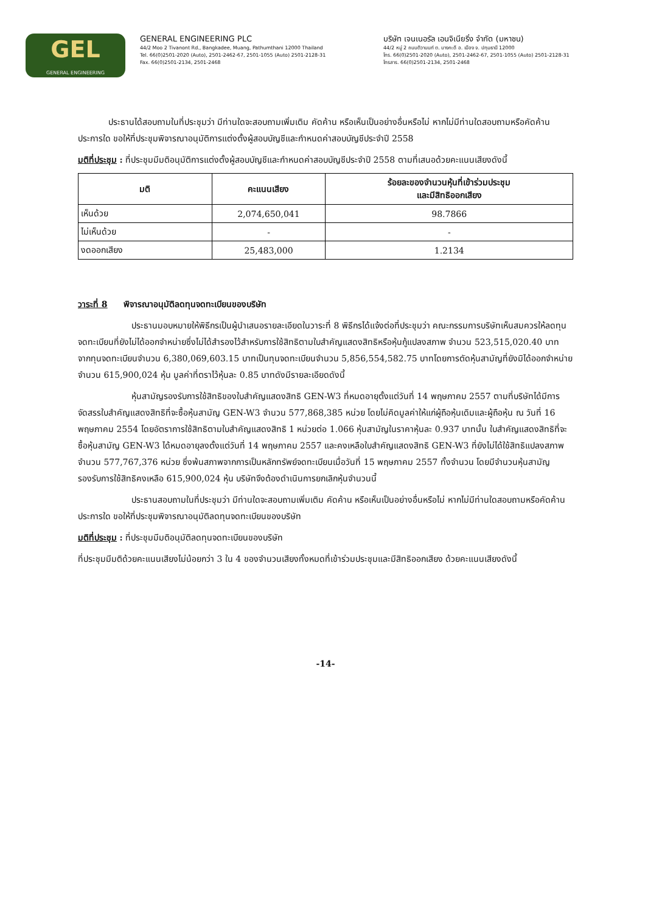GEL
GENERAL ENGINEERING
GENERAL ENGINEERING PLC
44/2 Moo 2 Tivanont Rd., Bangkadee, Muang, Pathumthani 12000 Thailand
Tel. 66(0)2501-2020 (Auto), 2501-2462-67, 2501-1055 (Auto) 2501-2128-31
Fax. 66(0)2501-2134, 2501-2468
บริษัท เจนเนอรัล เอนจิเนียริ่ง จำกัด (มหาชน)
44/2 หมู่ 2 ถนนติวานนท์ ต. บางกะดี อ. เมือง จ. ปทุมธานี 12000
โทร. 66(0)2501-2020 (Auto), 2501-2462-67, 2501-1055 (Auto) 2501-2128-31
โทรสาร. 66(0)2501-2134, 2501-2468
ประธานได้สอบถามในที่ประชุมว่า มีท่านใดจะสอบถามเพิ่มเติม คัดค้าน หรือเห็นเป็นอย่างอื่นหรือไม่ หากไม่มีท่านใดสอบถามหรือคัดค้านประการใด ขอให้ที่ประชุมพิจารณาอนุมัติการแต่งตั้งผู้สอบบัญชีและกำหนดค่าสอบบัญชีประจำปี 2558
มติที่ประชุม : ที่ประชุมมีมติอนุมัติการแต่งตั้งผู้สอบบัญชีและกำหนดค่าสอบบัญชีประจำปี 2558 ตามที่เสนอด้วยคะแนนเสียงดังนี้
| มติ | คะแนนเสียง | ร้อยละของจำนวนหุ้นที่เข้าร่วมประชุม และมีสิทธิออกเสียง |
| --- | --- | --- |
| เห็นด้วย | 2,074,650,041 | 98.7866 |
| ไม่เห็นด้วย | - | - |
| งดออกเสียง | 25,483,000 | 1.2134 |
วาระที่ 8 พิจารณาอนุมัติลดทุนจดทะเบียนของบริษัท
ประธานมอบหมายให้พิธีกรเป็นผู้นำเสนอรายละเอียดในวาระที่ 8 พิธีกรได้แจ้งต่อที่ประชุมว่า คณะกรรมการบริษัทเห็นสมควรให้ลดทุนจดทะเบียนที่ยังไม่ได้ออกจำหน่ายซึ่งไม่ได้สำรองไว้สำหรับการใช้สิทธิตามใบสำคัญแสดงสิทธิหรือหุ้นกู้แปลงสภาพ จำนวน 523,515,020.40 บาท จากทุนจดทะเบียนจำนวน 6,380,069,603.15 บาทเป็นทุนจดทะเบียนจำนวน 5,856,554,582.75 บาทโดยการตัดหุ้นสามัญที่ยังมิได้ออกจำหน่ายจำนวน 615,900,024 หุ้น มูลค่าที่ตราไว้หุ้นละ 0.85 บาทดังมีรายละเอียดดังนี้
หุ้นสามัญรองรับการใช้สิทธิของใบสำคัญแสดงสิทธิ GEN-W3 ที่หมดอายุตั้งแต่วันที่ 14 พฤษภาคม 2557 ตามที่บริษัทได้มีการจัดสรรใบสำคัญแสดงสิทธิที่จะซื้อหุ้นสามัญ GEN-W3 จำนวน 577,868,385 หน่วย โดยไม่คิดมูลค่าให้แก่ผู้ถือหุ้นเดิมและผู้ถือหุ้น ณ วันที่ 16 พฤษภาคม 2554 โดยอัตราการใช้สิทธิตามใบสำคัญแสดงสิทธิ 1 หน่วยต่อ 1.066 หุ้นสามัญในราคาหุ้นละ 0.937 บาทนั้น ใบสำคัญแสดงสิทธิที่จะซื้อหุ้นสามัญ GEN-W3 ได้หมดอายุลงตั้งแต่วันที่ 14 พฤษภาคม 2557 และคงเหลือใบสำคัญแสดงสิทธิ GEN-W3 ที่ยังไม่ได้ใช้สิทธิแปลงสภาพ จำนวน 577,767,376 หน่วย ซึ่งพ้นสภาพจากการเป็นหลักทรัพย์จดทะเบียนเมื่อวันที่ 15 พฤษภาคม 2557 ทั้งจำนวน โดยมีจำนวนหุ้นสามัญรองรับการใช้สิทธิคงเหลือ 615,900,024 หุ้น บริษัทจึงต้องดำเนินการยกเลิกหุ้นจำนวนนี้
ประธานสอบถามในที่ประชุมว่า มีท่านใดจะสอบถามเพิ่มเติม คัดค้าน หรือเห็นเป็นอย่างอื่นหรือไม่ หากไม่มีท่านใดสอบถามหรือคัดค้านประการใด ขอให้ที่ประชุมพิจารณาอนุมัติลดทุนจดทะเบียนของบริษัท
มติที่ประชุม : ที่ประชุมมีมติอนุมัติลดทุนจดทะเบียนของบริษัท
ที่ประชุมมีมติด้วยคะแนนเสียงไม่น้อยกว่า 3 ใน 4 ของจำนวนเสียงทั้งหมดที่เข้าร่วมประชุมและมีสิทธิออกเสียง ด้วยคะแนนเสียงดังนี้
-14-